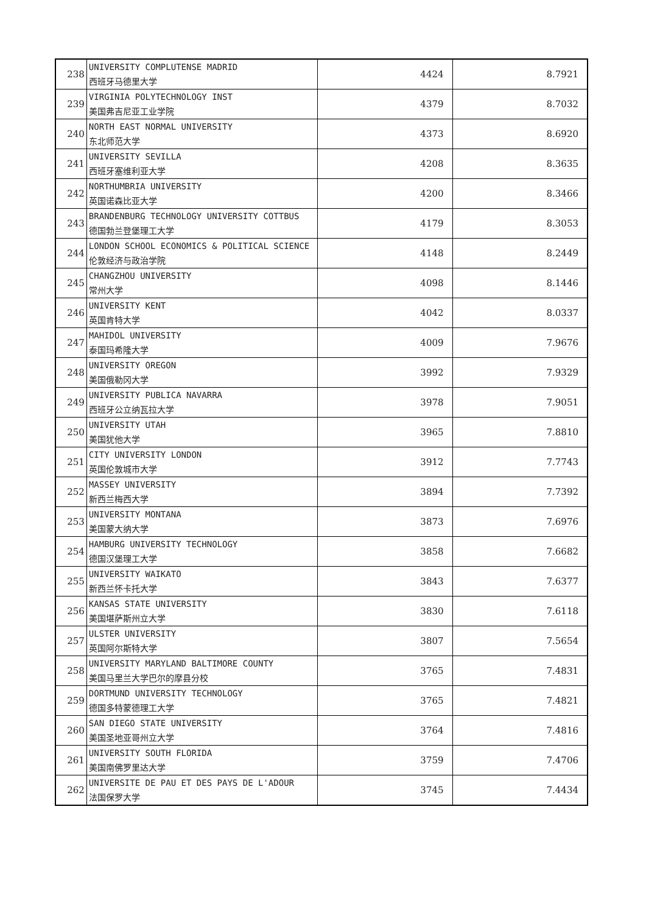| 238 | UNIVERSITY COMPLUTENSE MADRID 西班牙马德里大学 | 4424 | 8.7921 |
| 239 | VIRGINIA POLYTECHNOLOGY INST 美国弗吉尼亚工业学院 | 4379 | 8.7032 |
| 240 | NORTH EAST NORMAL UNIVERSITY 东北师范大学 | 4373 | 8.6920 |
| 241 | UNIVERSITY SEVILLA 西班牙塞维利亚大学 | 4208 | 8.3635 |
| 242 | NORTHUMBRIA UNIVERSITY 英国诺森比亚大学 | 4200 | 8.3466 |
| 243 | BRANDENBURG TECHNOLOGY UNIVERSITY COTTBUS 德国勃兰登堡理工大学 | 4179 | 8.3053 |
| 244 | LONDON SCHOOL ECONOMICS & POLITICAL SCIENCE 伦敦经济与政治学院 | 4148 | 8.2449 |
| 245 | CHANGZHOU UNIVERSITY 常州大学 | 4098 | 8.1446 |
| 246 | UNIVERSITY KENT 英国肯特大学 | 4042 | 8.0337 |
| 247 | MAHIDOL UNIVERSITY 泰国玛希隆大学 | 4009 | 7.9676 |
| 248 | UNIVERSITY OREGON 美国俄勒冈大学 | 3992 | 7.9329 |
| 249 | UNIVERSITY PUBLICA NAVARRA 西班牙公立纳瓦拉大学 | 3978 | 7.9051 |
| 250 | UNIVERSITY UTAH 美国犹他大学 | 3965 | 7.8810 |
| 251 | CITY UNIVERSITY LONDON 英国伦敦城市大学 | 3912 | 7.7743 |
| 252 | MASSEY UNIVERSITY 新西兰梅西大学 | 3894 | 7.7392 |
| 253 | UNIVERSITY MONTANA 美国蒙大纳大学 | 3873 | 7.6976 |
| 254 | HAMBURG UNIVERSITY TECHNOLOGY 德国汉堡理工大学 | 3858 | 7.6682 |
| 255 | UNIVERSITY WAIKATO 新西兰怀卡托大学 | 3843 | 7.6377 |
| 256 | KANSAS STATE UNIVERSITY 美国堪萨斯州立大学 | 3830 | 7.6118 |
| 257 | ULSTER UNIVERSITY 英国阿尔斯特大学 | 3807 | 7.5654 |
| 258 | UNIVERSITY MARYLAND BALTIMORE COUNTY 美国马里兰大学巴尔的摩县分校 | 3765 | 7.4831 |
| 259 | DORTMUND UNIVERSITY TECHNOLOGY 德国多特蒙德理工大学 | 3765 | 7.4821 |
| 260 | SAN DIEGO STATE UNIVERSITY 美国圣地亚哥州立大学 | 3764 | 7.4816 |
| 261 | UNIVERSITY SOUTH FLORIDA 美国南佛罗里达大学 | 3759 | 7.4706 |
| 262 | UNIVERSITE DE PAU ET DES PAYS DE L'ADOUR 法国保罗大学 | 3745 | 7.4434 |